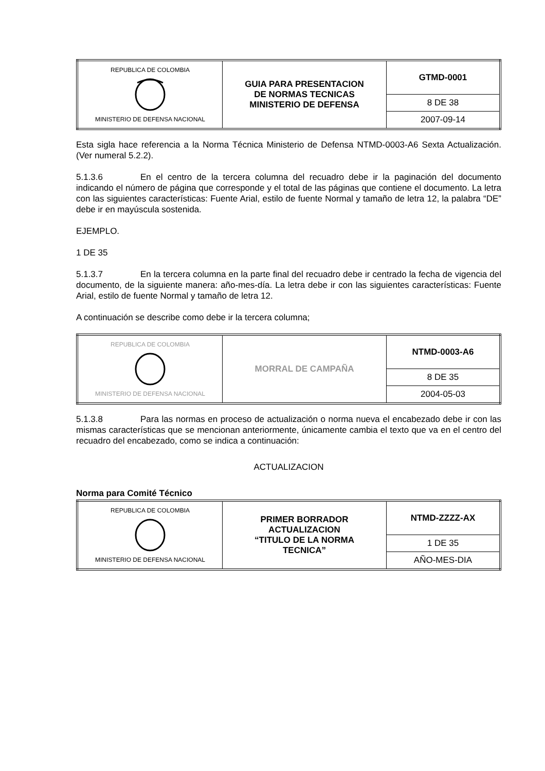| REPUBLICA DE COLOMBIA MINISTERIO DE DEFENSA NACIONAL | GUIA PARA PRESENTACION DE NORMAS TECNICAS MINISTERIO DE DEFENSA | GTMD-0001 |
| | | 8 DE 38 |
| | | 2007-09-14 |
Esta sigla hace referencia a la Norma Técnica Ministerio de Defensa NTMD-0003-A6 Sexta Actualización. (Ver numeral 5.2.2).
5.1.3.6 En el centro de la tercera columna del recuadro debe ir la paginación del documento indicando el número de página que corresponde y el total de las páginas que contiene el documento. La letra con las siguientes características: Fuente Arial, estilo de fuente Normal y tamaño de letra 12, la palabra “DE” debe ir en mayúscula sostenida.
EJEMPLO.
1 DE 35
5.1.3.7 En la tercera columna en la parte final del recuadro debe ir centrado la fecha de vigencia del documento, de la siguiente manera: año-mes-día. La letra debe ir con las siguientes características: Fuente Arial, estilo de fuente Normal y tamaño de letra 12.
A continuación se describe como debe ir la tercera columna;
| REPUBLICA DE COLOMBIA MINISTERIO DE DEFENSA NACIONAL | MORRAL DE CAMPAÑA | NTMD-0003-A6 |
| | | 8 DE 35 |
| | | 2004-05-03 |
5.1.3.8 Para las normas en proceso de actualización o norma nueva el encabezado debe ir con las mismas características que se mencionan anteriormente, únicamente cambia el texto que va en el centro del recuadro del encabezado, como se indica a continuación:
ACTUALIZACION
Norma para Comité Técnico
| REPUBLICA DE COLOMBIA MINISTERIO DE DEFENSA NACIONAL | PRIMER BORRADOR ACTUALIZACION “TITULO DE LA NORMA TECNICA” | NTMD-ZZZZ-AX |
| | | 1 DE 35 |
| | | AÑO-MES-DIA |